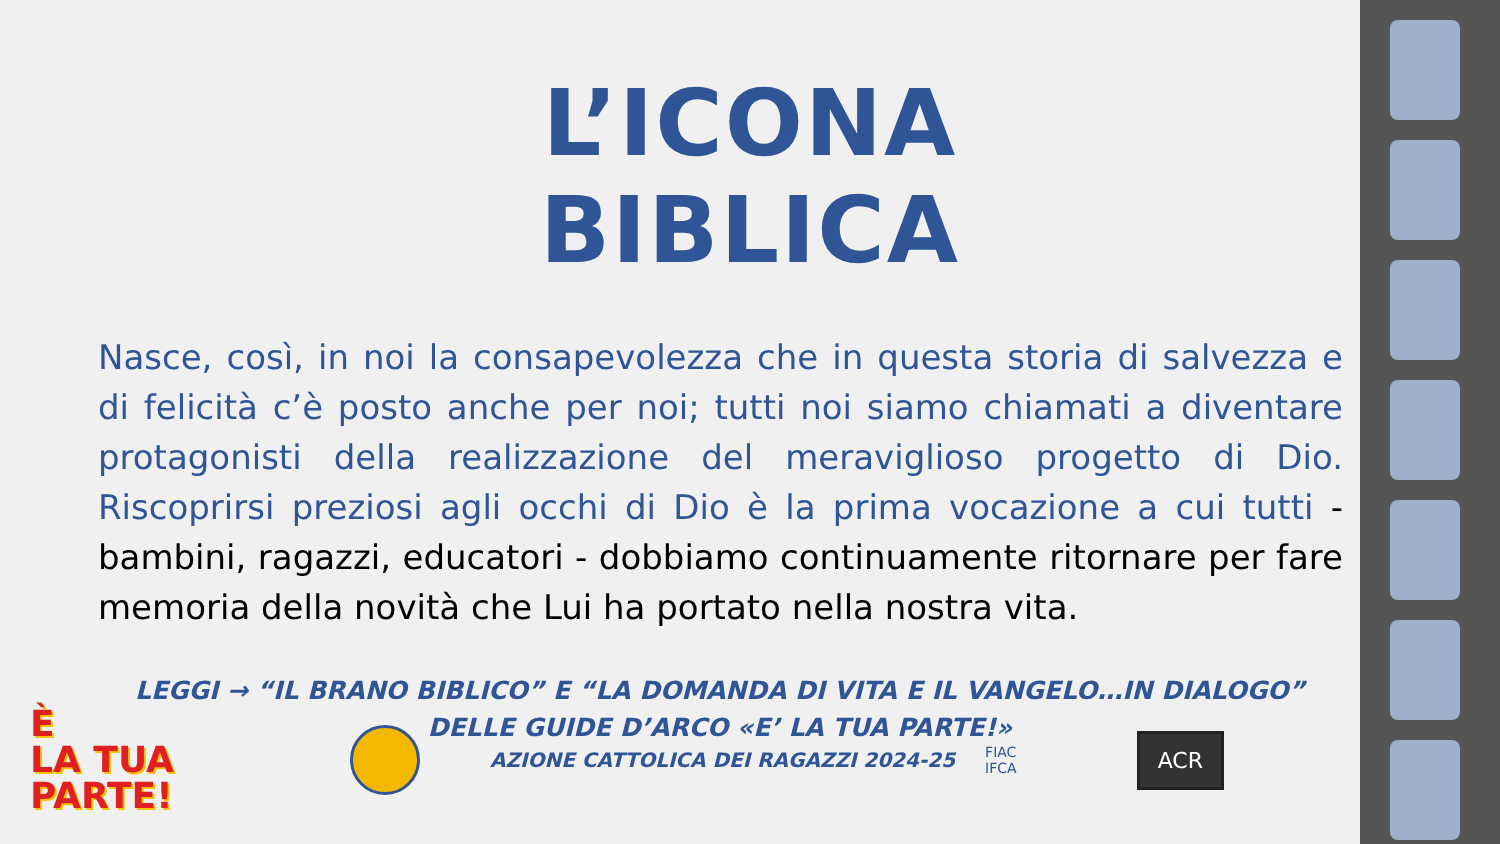L’ICONA BIBLICA
Nasce, così, in noi la consapevolezza che in questa storia di salvezza e di felicità c’è posto anche per noi; tutti noi siamo chiamati a diventare protagonisti della realizzazione del meraviglioso progetto di Dio. Riscoprirsi preziosi agli occhi di Dio è la prima vocazione a cui tutti - bambini, ragazzi, educatori - dobbiamo continuamente ritornare per fare memoria della novità che Lui ha portato nella nostra vita.
LEGGI → “IL BRANO BIBLICO” E “LA DOMANDA DI VITA E IL VANGELO…IN DIALOGO”
DELLE GUIDE D’ARCO «E’ LA TUA PARTE!»
È
LA TUA
PARTE!
AZIONE CATTOLICA DEI RAGAZZI 2024-25
FIAC
IFCA
ACR